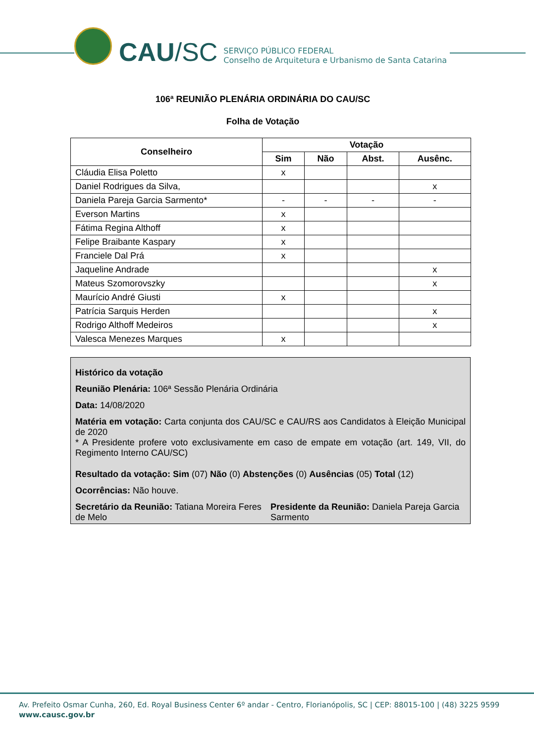CAU /SC
SERVIÇO PÚBLICO FEDERAL
Conselho de Arquitetura e Urbanismo de Santa Catarina
106ª REUNIÃO PLENÁRIA ORDINÁRIA DO CAU/SC
Folha de Votação
| Conselheiro | Votação | | | |
| --- | --- | --- | --- | --- |
| | Sim | Não | Abst. | Ausênc. |
| Cláudia Elisa Poletto | x | | | |
| Daniel Rodrigues da Silva, | | | | x |
| Daniela Pareja Garcia Sarmento* | - | - | - | - |
| Everson Martins | x | | | |
| Fátima Regina Althoff | x | | | |
| Felipe Braibante Kaspary | x | | | |
| Franciele Dal Prá | x | | | |
| Jaqueline Andrade | | | | x |
| Mateus Szomorovszky | | | | x |
| Maurício André Giusti | x | | | |
| Patrícia Sarquis Herden | | | | x |
| Rodrigo Althoff Medeiros | | | | x |
| Valesca Menezes Marques | x | | | |
Histórico da votação
Reunião Plenária: 106ª Sessão Plenária Ordinária
Data: 14/08/2020
Matéria em votação: Carta conjunta dos CAU/SC e CAU/RS aos Candidatos à Eleição Municipal de 2020
* A Presidente profere voto exclusivamente em caso de empate em votação (art. 149, VII, do Regimento Interno CAU/SC)
Resultado da votação: Sim (07) Não (0) Abstenções (0) Ausências (05) Total (12)
Ocorrências: Não houve.
Secretário da Reunião: Tatiana Moreira Feres de Melo
Presidente da Reunião: Daniela Pareja Garcia Sarmento
Av. Prefeito Osmar Cunha, 260, Ed. Royal Business Center 6º andar - Centro, Florianópolis, SC | CEP: 88015-100 | (48) 3225 9599
www.causc.gov.br